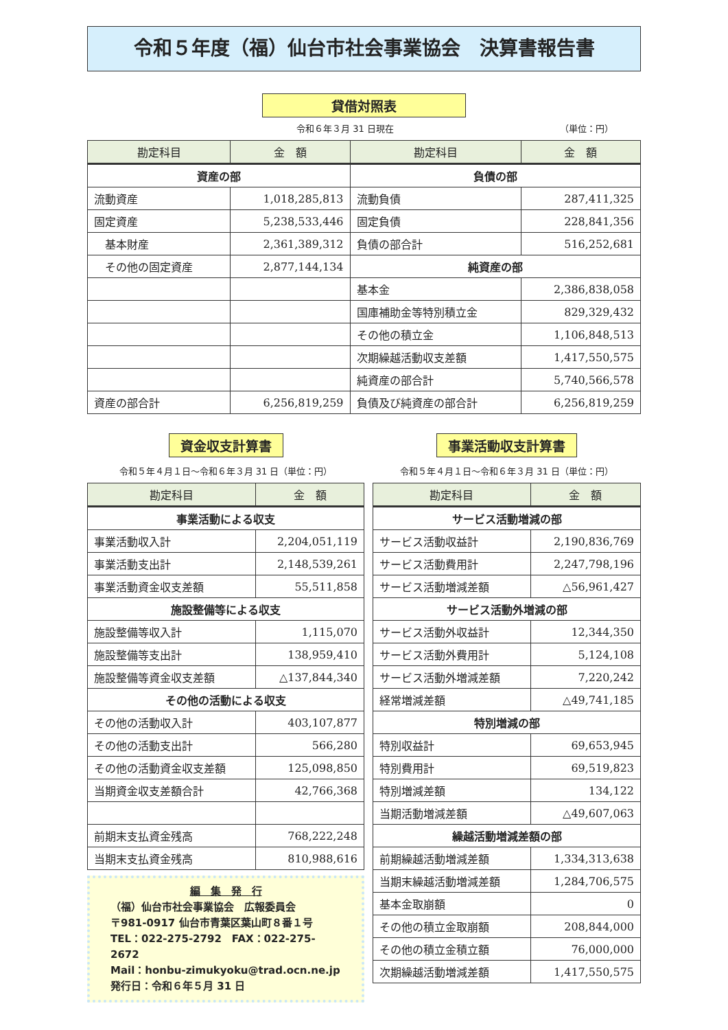令和５年度（福）仙台市社会事業協会　決算書報告書
貸借対照表
令和６年３月 31 日現在 （単位：円）
| 勘定科目 | 金 額 | 勘定科目 | 金 額 |
| --- | --- | --- | --- |
| 資産の部 | | 負債の部 | |
| 流動資産 | 1,018,285,813 | 流動負債 | 287,411,325 |
| 固定資産 | 5,238,533,446 | 固定負債 | 228,841,356 |
| 基本財産 | 2,361,389,312 | 負債の部合計 | 516,252,681 |
| その他の固定資産 | 2,877,144,134 | 純資産の部 | |
| | | 基本金 | 2,386,838,058 |
| | | 国庫補助金等特別積立金 | 829,329,432 |
| | | その他の積立金 | 1,106,848,513 |
| | | 次期繰越活動収支差額 | 1,417,550,575 |
| | | 純資産の部合計 | 5,740,566,578 |
| 資産の部合計 | 6,256,819,259 | 負債及び純資産の部合計 | 6,256,819,259 |
資金収支計算書
令和５年４月１日～令和６年３月 31 日（単位：円）
| 勘定科目 | 金 額 |
| --- | --- |
| 事業活動による収支 | |
| 事業活動収入計 | 2,204,051,119 |
| 事業活動支出計 | 2,148,539,261 |
| 事業活動資金収支差額 | 55,511,858 |
| 施設整備等による収支 | |
| 施設整備等収入計 | 1,115,070 |
| 施設整備等支出計 | 138,959,410 |
| 施設整備等資金収支差額 | △137,844,340 |
| その他の活動による収支 | |
| その他の活動収入計 | 403,107,877 |
| その他の活動支出計 | 566,280 |
| その他の活動資金収支差額 | 125,098,850 |
| 当期資金収支差額合計 | 42,766,368 |
| 前期末支払資金残高 | 768,222,248 |
| 当期末支払資金残高 | 810,988,616 |
編　集　発　行
（福）仙台市社会事業協会　広報委員会
〒981-0917 仙台市青葉区葉山町８番１号
TEL：022-275-2792　FAX：022-275-2672
Mail：honbu-zimukyoku@trad.ocn.ne.jp
発行日：令和６年５月 31 日
事業活動収支計算書
令和５年４月１日～令和６年３月 31 日（単位：円）
| 勘定科目 | 金 額 |
| --- | --- |
| サービス活動増減の部 | |
| サービス活動収益計 | 2,190,836,769 |
| サービス活動費用計 | 2,247,798,196 |
| サービス活動増減差額 | △56,961,427 |
| サービス活動外増減の部 | |
| サービス活動外収益計 | 12,344,350 |
| サービス活動外費用計 | 5,124,108 |
| サービス活動外増減差額 | 7,220,242 |
| 経常増減差額 | △49,741,185 |
| 特別増減の部 | |
| 特別収益計 | 69,653,945 |
| 特別費用計 | 69,519,823 |
| 特別増減差額 | 134,122 |
| 当期活動増減差額 | △49,607,063 |
| 繰越活動増減差額の部 | |
| 前期繰越活動増減差額 | 1,334,313,638 |
| 当期末繰越活動増減差額 | 1,284,706,575 |
| 基本金取崩額 | 0 |
| その他の積立金取崩額 | 208,844,000 |
| その他の積立金積立額 | 76,000,000 |
| 次期繰越活動増減差額 | 1,417,550,575 |